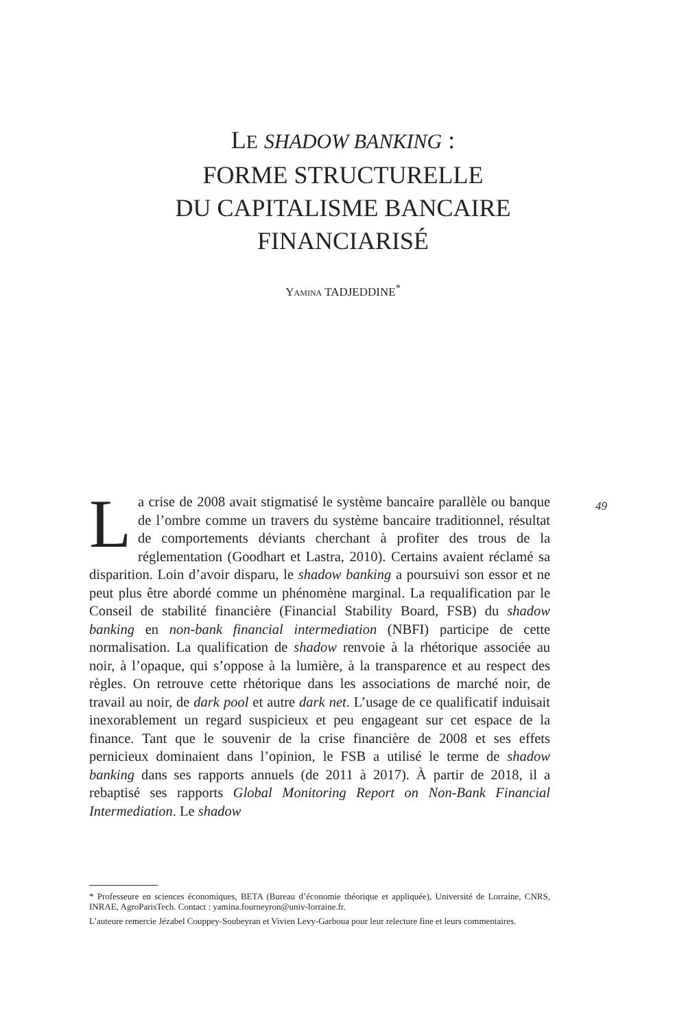LE SHADOW BANKING :
FORME STRUCTURELLE
DU CAPITALISME BANCAIRE
FINANCIARISÉ
YAMINA TADJEDDINE<sup>*</sup>
49
La crise de 2008 avait stigmatisé le système bancaire parallèle ou banque de l’ombre comme un travers du système bancaire traditionnel, résultat de comportements déviants cherchant à profiter des trous de la réglementation (Goodhart et Lastra, 2010). Certains avaient réclamé sa disparition. Loin d’avoir disparu, le shadow banking a poursuivi son essor et ne peut plus être abordé comme un phénomène marginal. La requalification par le Conseil de stabilité financière (Financial Stability Board, FSB) du shadow banking en non-bank financial intermediation (NBFI) participe de cette normalisation. La qualification de shadow renvoie à la rhétorique associée au noir, à l’opaque, qui s’oppose à la lumière, à la transparence et au respect des règles. On retrouve cette rhétorique dans les associations de marché noir, de travail au noir, de dark pool et autre dark net. L’usage de ce qualificatif induisait inexorablement un regard suspicieux et peu engageant sur cet espace de la finance. Tant que le souvenir de la crise financière de 2008 et ses effets pernicieux dominaient dans l’opinion, le FSB a utilisé le terme de shadow banking dans ses rapports annuels (de 2011 à 2017). À partir de 2018, il a rebaptisé ses rapports Global Monitoring Report on Non-Bank Financial Intermediation. Le shadow
* Professeure en sciences économiques, BETA (Bureau d’économie théorique et appliquée), Université de Lorraine, CNRS, INRAE, AgroParisTech. Contact : yamina.fourneyron@univ-lorraine.fr.
L’auteure remercie Jézabel Couppey-Soubeyran et Vivien Levy-Garboua pour leur relecture fine et leurs commentaires.